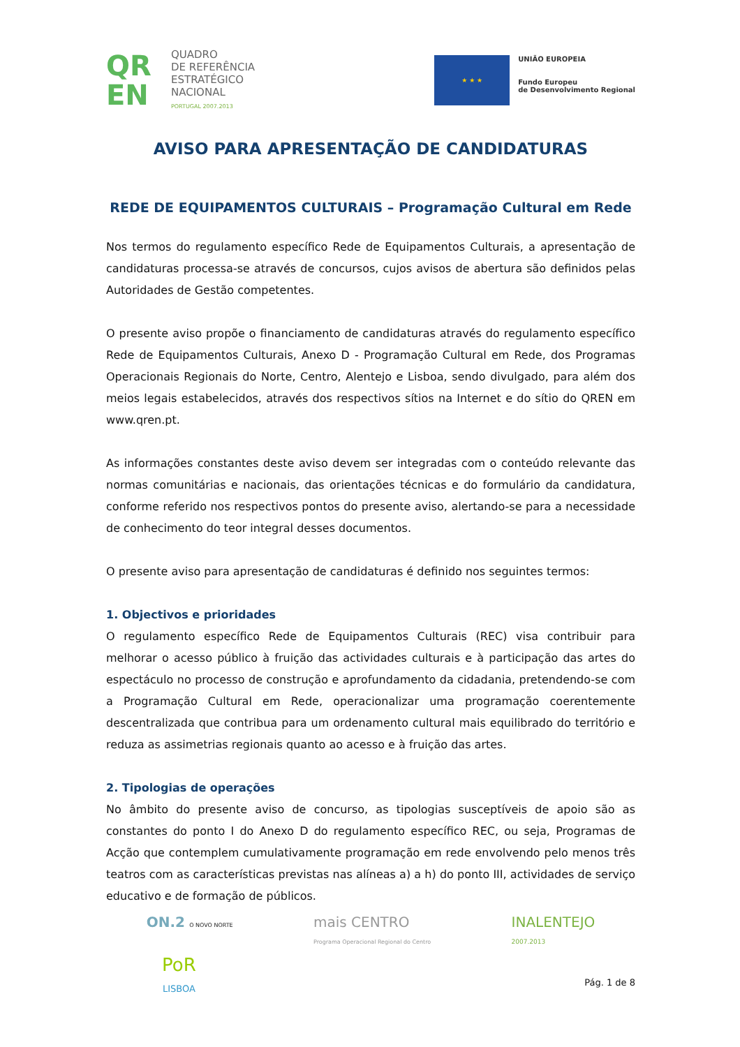QR
EN
QUADRO
DE REFERÊNCIA
ESTRATÉGICO
NACIONAL
PORTUGAL 2007.2013
★ ★ ★
UNIÃO EUROPEIA
Fundo Europeu
de Desenvolvimento Regional
AVISO PARA APRESENTAÇÃO DE CANDIDATURAS
REDE DE EQUIPAMENTOS CULTURAIS – Programação Cultural em Rede
Nos termos do regulamento específico Rede de Equipamentos Culturais, a apresentação de candidaturas processa-se através de concursos, cujos avisos de abertura são definidos pelas Autoridades de Gestão competentes.
O presente aviso propõe o financiamento de candidaturas através do regulamento específico Rede de Equipamentos Culturais, Anexo D - Programação Cultural em Rede, dos Programas Operacionais Regionais do Norte, Centro, Alentejo e Lisboa, sendo divulgado, para além dos meios legais estabelecidos, através dos respectivos sítios na Internet e do sítio do QREN em www.qren.pt.
As informações constantes deste aviso devem ser integradas com o conteúdo relevante das normas comunitárias e nacionais, das orientações técnicas e do formulário da candidatura, conforme referido nos respectivos pontos do presente aviso, alertando-se para a necessidade de conhecimento do teor integral desses documentos.
O presente aviso para apresentação de candidaturas é definido nos seguintes termos:
1. Objectivos e prioridades
O regulamento específico Rede de Equipamentos Culturais (REC) visa contribuir para melhorar o acesso público à fruição das actividades culturais e à participação das artes do espectáculo no processo de construção e aprofundamento da cidadania, pretendendo-se com a Programação Cultural em Rede, operacionalizar uma programação coerentemente descentralizada que contribua para um ordenamento cultural mais equilibrado do território e reduza as assimetrias regionais quanto ao acesso e à fruição das artes.
2. Tipologias de operações
No âmbito do presente aviso de concurso, as tipologias susceptíveis de apoio são as constantes do ponto I do Anexo D do regulamento específico REC, ou seja, Programas de Acção que contemplem cumulativamente programação em rede envolvendo pelo menos três teatros com as características previstas nas alíneas a) a h) do ponto III, actividades de serviço educativo e de formação de públicos.
ON.2 O NOVO NORTE
mais CENTRO
Programa Operacional Regional do Centro
INALENTEJO
2007.2013
PoR
LISBOA
Pág. 1 de 8